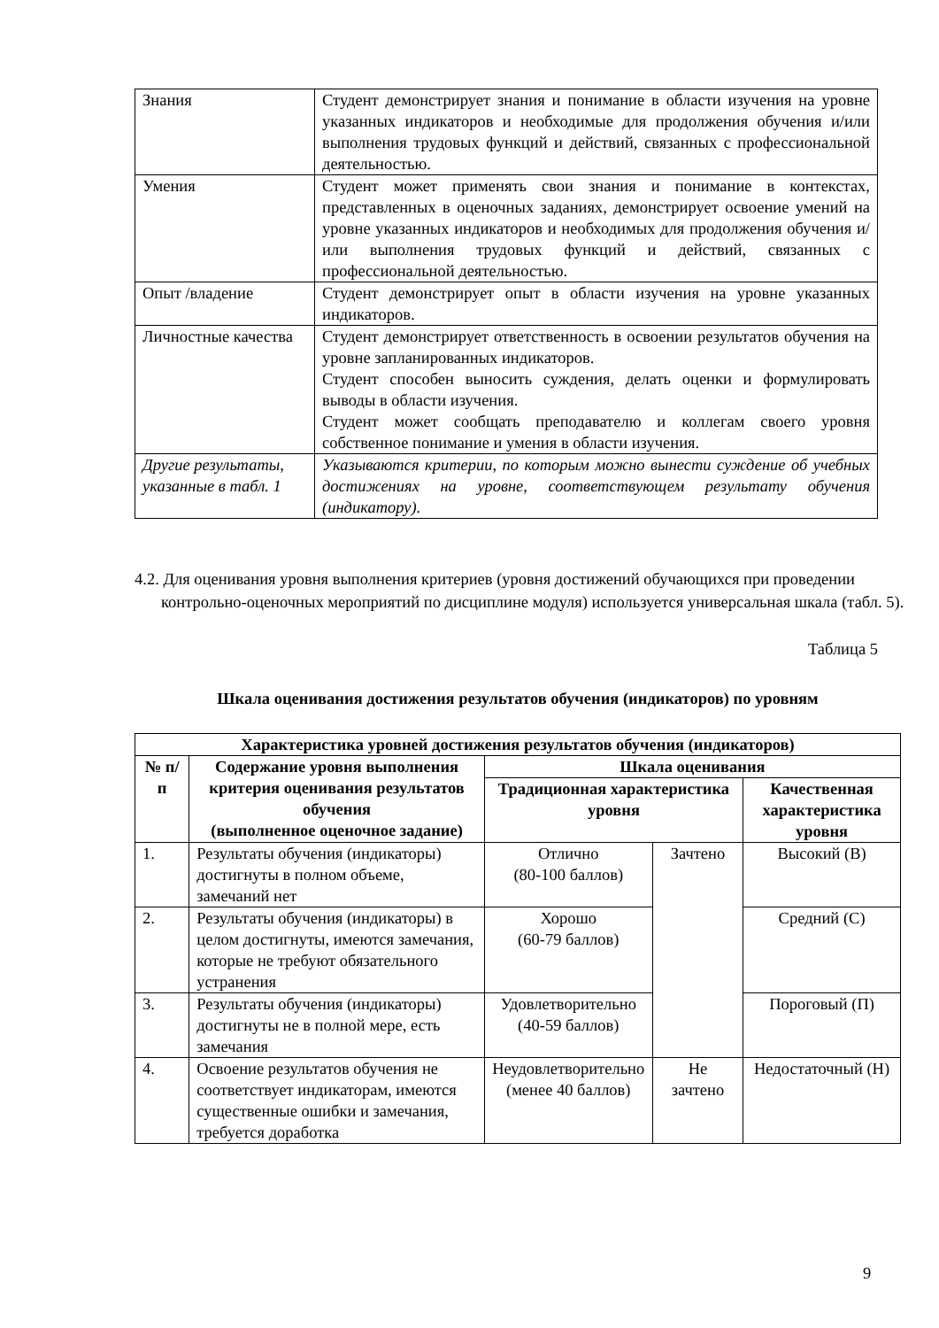| Знания | Студент демонстрирует знания и понимание в области изучения на уровне указанных индикаторов и необходимые для продолжения обучения и/или выполнения трудовых функций и действий, связанных с профессиональной деятельностью. |
| Умения | Студент может применять свои знания и понимание в контекстах, представленных в оценочных заданиях, демонстрирует освоение умений на уровне указанных индикаторов и необходимых для продолжения обучения и/или выполнения трудовых функций и действий, связанных с профессиональной деятельностью. |
| Опыт /владение | Студент демонстрирует опыт в области изучения на уровне указанных индикаторов. |
| Личностные качества | Студент демонстрирует ответственность в освоении результатов обучения на уровне запланированных индикаторов. Студент способен выносить суждения, делать оценки и формулировать выводы в области изучения. Студент может сообщать преподавателю и коллегам своего уровня собственное понимание и умения в области изучения. |
| Другие результаты, указанные в табл. 1 | Указываются критерии, по которым можно вынести суждение об учебных достижениях на уровне, соответствующем результату обучения (индикатору). |
4.2. Для оценивания уровня выполнения критериев (уровня достижений обучающихся при проведении контрольно-оценочных мероприятий по дисциплине модуля) используется универсальная шкала (табл. 5).
Таблица 5
Шкала оценивания достижения результатов обучения (индикаторов) по уровням
| Характеристика уровней достижения результатов обучения (индикаторов) | | | | |
| --- | --- | --- | --- | --- |
| № п/п | Содержание уровня выполнения критерия оценивания результатов обучения (выполненное оценочное задание) | Шкала оценивания | | |
| | | Традиционная характеристика уровня | | Качественная характеристика уровня |
| 1. | Результаты обучения (индикаторы) достигнуты в полном объеме, замечаний нет | Отлично (80-100 баллов) | Зачтено | Высокий (В) |
| 2. | Результаты обучения (индикаторы) в целом достигнуты, имеются замечания, которые не требуют обязательного устранения | Хорошо (60-79 баллов) | | Средний (С) |
| 3. | Результаты обучения (индикаторы) достигнуты не в полной мере, есть замечания | Удовлетворительно (40-59 баллов) | | Пороговый (П) |
| 4. | Освоение результатов обучения не соответствует индикаторам, имеются существенные ошибки и замечания, требуется доработка | Неудовлетворительно (менее 40 баллов) | Не зачтено | Недостаточный (Н) |
9